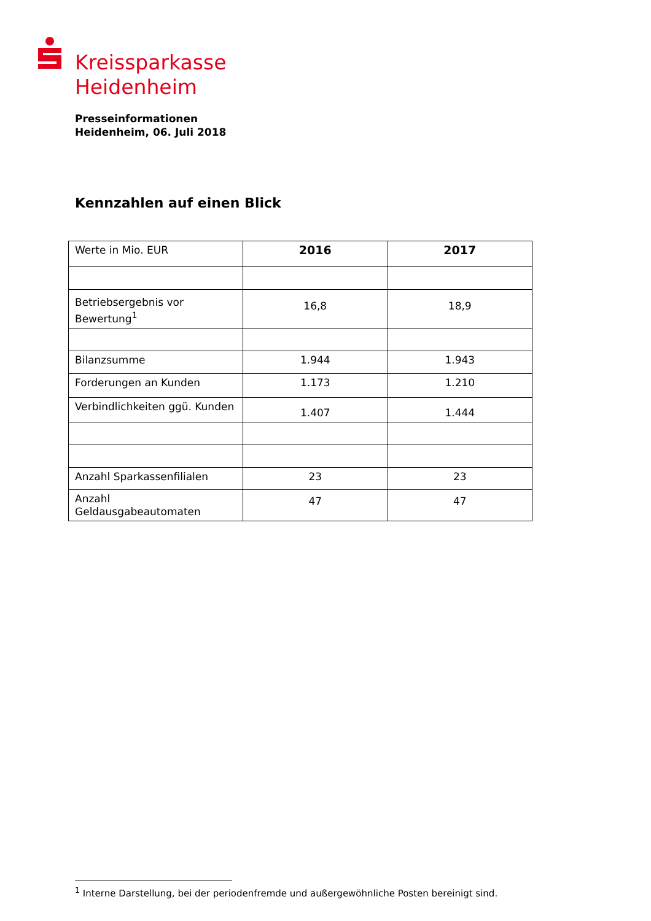Kreissparkasse
Heidenheim
Presseinformationen
Heidenheim, 06. Juli 2018
Kennzahlen auf einen Blick
| Werte in Mio. EUR | 2016 | 2017 |
| Betriebsergebnis vor Bewertung<sup>1</sup> | 16,8 | 18,9 |
| Bilanzsumme | 1.944 | 1.943 |
| Forderungen an Kunden | 1.173 | 1.210 |
| Verbindlichkeiten ggü. Kunden | 1.407 | 1.444 |
| Anzahl Sparkassenfilialen | 23 | 23 |
| Anzahl Geldausgabeautomaten | 47 | 47 |
<sup>1</sup> Interne Darstellung, bei der periodenfremde und außergewöhnliche Posten bereinigt sind.